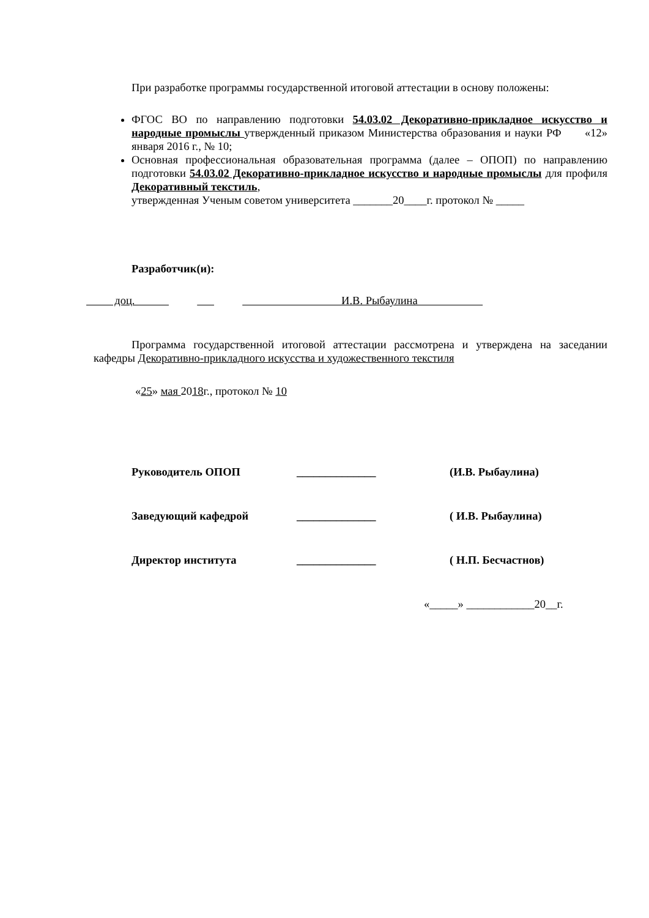При разработке программы государственной итоговой аттестации в основу положены:
ФГОС ВО по направлению подготовки 54.03.02 Декоративно-прикладное искусство и народные промыслы утвержденный приказом Министерства образования и науки РФ «12» января 2016 г., № 10;
Основная профессиональная образовательная программа (далее – ОПОП) по направлению подготовки 54.03.02 Декоративно-прикладное искусство и народные промыслы для профиля Декоративный текстиль,
утвержденная Ученым советом университета _______20____г. протокол № _____
Разработчик(и):
доц. И.В. Рыбаулина
Программа государственной итоговой аттестации рассмотрена и утверждена на заседании кафедры Декоративно-прикладного искусства и художественного текстиля
«25» мая 2018г., протокол № 10
Руководитель ОПОП ______________ (И.В. Рыбаулина)
Заведующий кафедрой ______________ ( И.В. Рыбаулина)
Директор института ______________ ( Н.П. Бесчастнов)
«_____» ____________20__г.